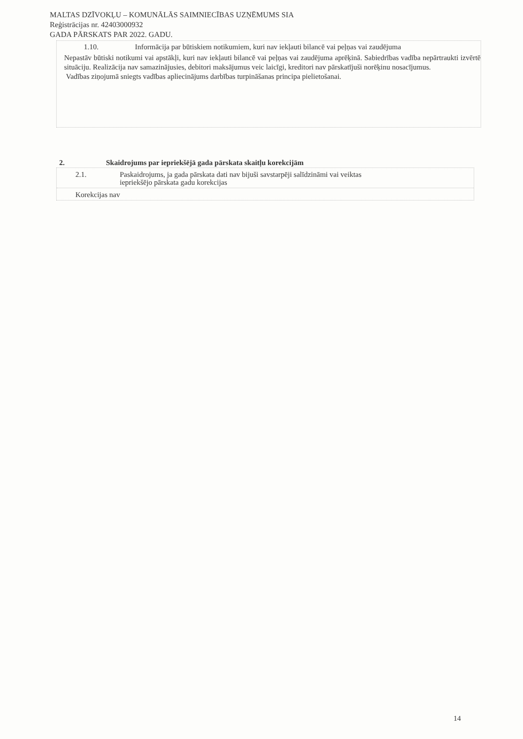MALTAS DZĪVOKĻU – KOMUNĀLĀS SAIMNIECĪBAS UZŅĒMUMS SIA
Reģistrācijas nr. 42403000932
GADA PĀRSKATS PAR 2022. GADU.
1.10. Informācija par būtiskiem notikumiem, kuri nav iekļauti bilancē vai peļņas vai zaudējuma
Nepastāv būtiski notikumi vai apstākļi, kuri nav iekļauti bilancē vai peļņas vai zaudējuma aprēķinā. Sabiedrības vadība nepārtraukti izvērtē situāciju. Realizācija nav samazinājusies, debitori maksājumus veic laicīgi, kreditori nav pārskatījuši norēķinu nosacījumus.
Vadības ziņojumā sniegts vadības apliecinājums darbības turpināšanas principa pielietošanai.
2. Skaidrojums par iepriekšējā gada pārskata skaitļu korekcijām
2.1. Paskaidrojums, ja gada pārskata dati nav bijuši savstarpēji salīdzināmi vai veiktas
iepriekšējo pārskata gadu korekcijas
Korekcijas nav
14